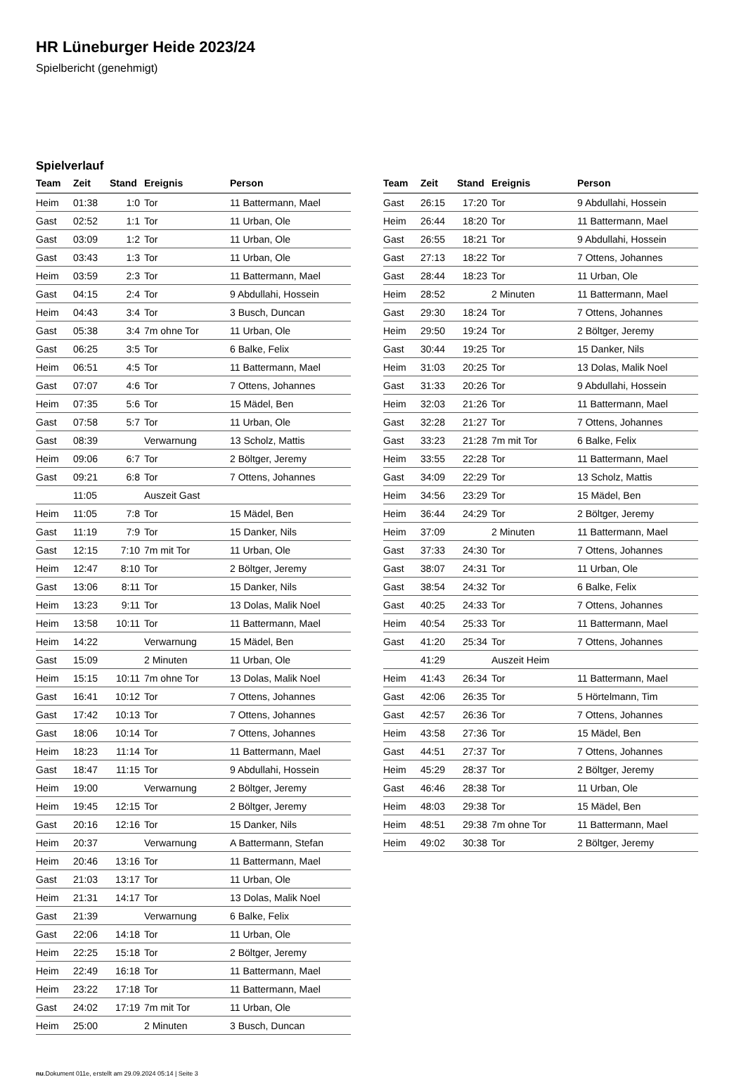HR Lüneburger Heide 2023/24
Spielbericht (genehmigt)
Spielverlauf
| Team | Zeit | Stand | Ereignis | Person |
| --- | --- | --- | --- | --- |
| Heim | 01:38 | 1:0 | Tor | 11 Battermann, Mael |
| Gast | 02:52 | 1:1 | Tor | 11 Urban, Ole |
| Gast | 03:09 | 1:2 | Tor | 11 Urban, Ole |
| Gast | 03:43 | 1:3 | Tor | 11 Urban, Ole |
| Heim | 03:59 | 2:3 | Tor | 11 Battermann, Mael |
| Gast | 04:15 | 2:4 | Tor | 9 Abdullahi, Hossein |
| Heim | 04:43 | 3:4 | Tor | 3 Busch, Duncan |
| Gast | 05:38 | 3:4 | 7m ohne Tor | 11 Urban, Ole |
| Gast | 06:25 | 3:5 | Tor | 6 Balke, Felix |
| Heim | 06:51 | 4:5 | Tor | 11 Battermann, Mael |
| Gast | 07:07 | 4:6 | Tor | 7 Ottens, Johannes |
| Heim | 07:35 | 5:6 | Tor | 15 Mädel, Ben |
| Gast | 07:58 | 5:7 | Tor | 11 Urban, Ole |
| Gast | 08:39 | | Verwarnung | 13 Scholz, Mattis |
| Heim | 09:06 | 6:7 | Tor | 2 Böltger, Jeremy |
| Gast | 09:21 | 6:8 | Tor | 7 Ottens, Johannes |
| | 11:05 | | Auszeit Gast | |
| Heim | 11:05 | 7:8 | Tor | 15 Mädel, Ben |
| Gast | 11:19 | 7:9 | Tor | 15 Danker, Nils |
| Gast | 12:15 | 7:10 | 7m mit Tor | 11 Urban, Ole |
| Heim | 12:47 | 8:10 | Tor | 2 Böltger, Jeremy |
| Gast | 13:06 | 8:11 | Tor | 15 Danker, Nils |
| Heim | 13:23 | 9:11 | Tor | 13 Dolas, Malik Noel |
| Heim | 13:58 | 10:11 | Tor | 11 Battermann, Mael |
| Heim | 14:22 | | Verwarnung | 15 Mädel, Ben |
| Gast | 15:09 | | 2 Minuten | 11 Urban, Ole |
| Heim | 15:15 | 10:11 | 7m ohne Tor | 13 Dolas, Malik Noel |
| Gast | 16:41 | 10:12 | Tor | 7 Ottens, Johannes |
| Gast | 17:42 | 10:13 | Tor | 7 Ottens, Johannes |
| Gast | 18:06 | 10:14 | Tor | 7 Ottens, Johannes |
| Heim | 18:23 | 11:14 | Tor | 11 Battermann, Mael |
| Gast | 18:47 | 11:15 | Tor | 9 Abdullahi, Hossein |
| Heim | 19:00 | | Verwarnung | 2 Böltger, Jeremy |
| Heim | 19:45 | 12:15 | Tor | 2 Böltger, Jeremy |
| Gast | 20:16 | 12:16 | Tor | 15 Danker, Nils |
| Heim | 20:37 | | Verwarnung | A Battermann, Stefan |
| Heim | 20:46 | 13:16 | Tor | 11 Battermann, Mael |
| Gast | 21:03 | 13:17 | Tor | 11 Urban, Ole |
| Heim | 21:31 | 14:17 | Tor | 13 Dolas, Malik Noel |
| Gast | 21:39 | | Verwarnung | 6 Balke, Felix |
| Gast | 22:06 | 14:18 | Tor | 11 Urban, Ole |
| Heim | 22:25 | 15:18 | Tor | 2 Böltger, Jeremy |
| Heim | 22:49 | 16:18 | Tor | 11 Battermann, Mael |
| Heim | 23:22 | 17:18 | Tor | 11 Battermann, Mael |
| Gast | 24:02 | 17:19 | 7m mit Tor | 11 Urban, Ole |
| Heim | 25:00 | | 2 Minuten | 3 Busch, Duncan |
| Team | Zeit | Stand | Ereignis | Person |
| --- | --- | --- | --- | --- |
| Gast | 26:15 | 17:20 | Tor | 9 Abdullahi, Hossein |
| Heim | 26:44 | 18:20 | Tor | 11 Battermann, Mael |
| Gast | 26:55 | 18:21 | Tor | 9 Abdullahi, Hossein |
| Gast | 27:13 | 18:22 | Tor | 7 Ottens, Johannes |
| Gast | 28:44 | 18:23 | Tor | 11 Urban, Ole |
| Heim | 28:52 | | 2 Minuten | 11 Battermann, Mael |
| Gast | 29:30 | 18:24 | Tor | 7 Ottens, Johannes |
| Heim | 29:50 | 19:24 | Tor | 2 Böltger, Jeremy |
| Gast | 30:44 | 19:25 | Tor | 15 Danker, Nils |
| Heim | 31:03 | 20:25 | Tor | 13 Dolas, Malik Noel |
| Gast | 31:33 | 20:26 | Tor | 9 Abdullahi, Hossein |
| Heim | 32:03 | 21:26 | Tor | 11 Battermann, Mael |
| Gast | 32:28 | 21:27 | Tor | 7 Ottens, Johannes |
| Gast | 33:23 | 21:28 | 7m mit Tor | 6 Balke, Felix |
| Heim | 33:55 | 22:28 | Tor | 11 Battermann, Mael |
| Gast | 34:09 | 22:29 | Tor | 13 Scholz, Mattis |
| Heim | 34:56 | 23:29 | Tor | 15 Mädel, Ben |
| Heim | 36:44 | 24:29 | Tor | 2 Böltger, Jeremy |
| Heim | 37:09 | | 2 Minuten | 11 Battermann, Mael |
| Gast | 37:33 | 24:30 | Tor | 7 Ottens, Johannes |
| Gast | 38:07 | 24:31 | Tor | 11 Urban, Ole |
| Gast | 38:54 | 24:32 | Tor | 6 Balke, Felix |
| Gast | 40:25 | 24:33 | Tor | 7 Ottens, Johannes |
| Heim | 40:54 | 25:33 | Tor | 11 Battermann, Mael |
| Gast | 41:20 | 25:34 | Tor | 7 Ottens, Johannes |
| | 41:29 | | Auszeit Heim | |
| Heim | 41:43 | 26:34 | Tor | 11 Battermann, Mael |
| Gast | 42:06 | 26:35 | Tor | 5 Hörtelmann, Tim |
| Gast | 42:57 | 26:36 | Tor | 7 Ottens, Johannes |
| Heim | 43:58 | 27:36 | Tor | 15 Mädel, Ben |
| Gast | 44:51 | 27:37 | Tor | 7 Ottens, Johannes |
| Heim | 45:29 | 28:37 | Tor | 2 Böltger, Jeremy |
| Gast | 46:46 | 28:38 | Tor | 11 Urban, Ole |
| Heim | 48:03 | 29:38 | Tor | 15 Mädel, Ben |
| Heim | 48:51 | 29:38 | 7m ohne Tor | 11 Battermann, Mael |
| Heim | 49:02 | 30:38 | Tor | 2 Böltger, Jeremy |
nu.Dokument 011e, erstellt am 29.09.2024 05:14 | Seite 3